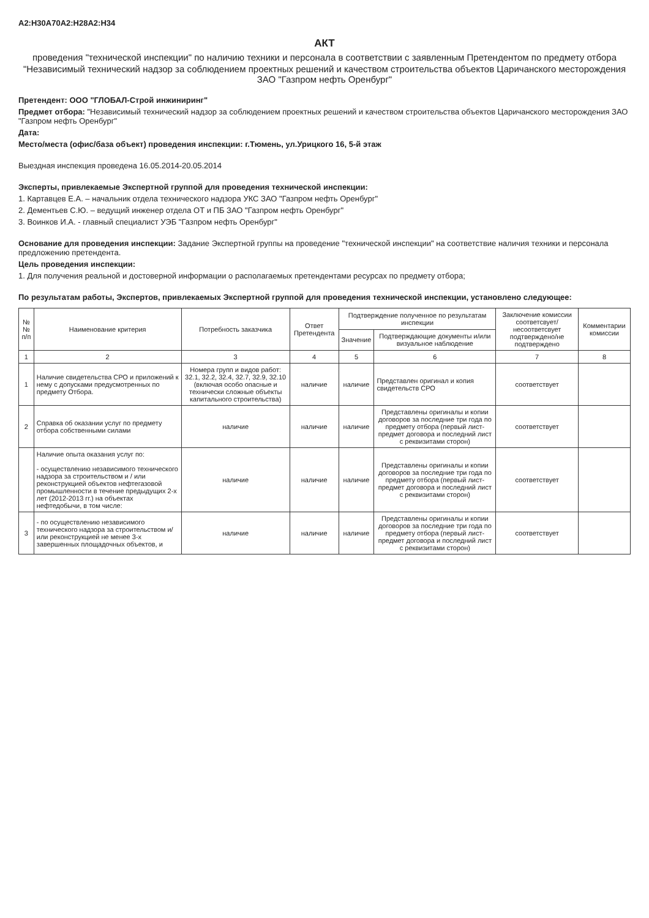A2:H30A70A2:H28A2:H34
АКТ
проведения "технической инспекции" по наличию техники и персонала в соответствии с заявленным Претендентом по предмету отбора
"Независимый технический надзор за соблюдением проектных решений и качеством строительства объектов Царичанского месторождения ЗАО "Газпром нефть Оренбург"
Претендент: ООО "ГЛОБАЛ-Строй инжиниринг"
Предмет отбора: "Независимый технический надзор за соблюдением проектных решений и качеством строительства объектов Царичанского месторождения ЗАО "Газпром нефть Оренбург"
Дата:
Место/места (офис/база объект) проведения инспекции: г.Тюмень, ул.Урицкого 16, 5-й этаж
Выездная инспекция проведена 16.05.2014-20.05.2014
Эксперты, привлекаемые Экспертной группой для проведения технической инспекции:
1. Картавцев Е.А. – начальник отдела технического надзора УКС ЗАО "Газпром нефть Оренбург"
2. Дементьев С.Ю. – ведущий инженер отдела ОТ и ПБ ЗАО "Газпром нефть Оренбург"
3. Воинков И.А. - главный специалист УЭБ "Газпром нефть Оренбург"
Основание для проведения инспекции: Задание Экспертной группы на проведение "технической инспекции" на соответствие наличия техники и персонала предложению претендента.
Цель проведения инспекции:
1. Для получения реальной и достоверной информации о располагаемых претендентами ресурсах по предмету отбора;
По результатам работы, Экспертов, привлекаемых Экспертной группой для проведения технической инспекции, установлено следующее:
| №№ п/п | Наименование критерия | Потребность заказчика | Ответ Претендента | Подтверждение полученное по результатам инспекции | | Заключение комиссии соответсвует/ несоответсвует подтверждено/не подтверждено | Комментарии комиссии |
| --- | --- | --- | --- | --- | --- | --- | --- |
| | | | | Значение | Подтверждающие документы и/или визуальное наблюдение | | |
| 1 | 2 | 3 | 4 | 5 | 6 | 7 | 8 |
| 1 | Наличие свидетельства СРО и приложений к нему с допусками предусмотренных по предмету Отбора. | Номера групп и видов работ: 32.1, 32.2, 32.4, 32.7, 32.9, 32.10 (включая особо опасные и технически сложные объекты капитального строительства) | наличие | наличие | Представлен оригинал и копия свидетельств СРО | соответствует | |
| 2 | Справка об оказании услуг по предмету отбора собственными силами | наличие | наличие | наличие | Представлены оригиналы и копии договоров за последние три года по предмету отбора (первый лист-предмет договора и последний лист с реквизитами сторон) | соответствует | |
| | Наличие опыта оказания услуг по: - осуществлению независимого технического надзора за строительством и / или реконструкцией объектов нефтегазовой промышленности в течение предыдущих 2-х лет (2012-2013 гг.) на объектах нефтедобычи, в том числе: | наличие | наличие | наличие | Представлены оригиналы и копии договоров за последние три года по предмету отбора (первый лист-предмет договора и последний лист с реквизитами сторон) | соответствует | |
| 3 | - по осуществлению независимого технического надзора за строительством и/или реконструкцией не менее 3-х завершенных площадочных объектов, и | наличие | наличие | наличие | Представлены оригиналы и копии договоров за последние три года по предмету отбора (первый лист-предмет договора и последний лист с реквизитами сторон) | соответствует | |